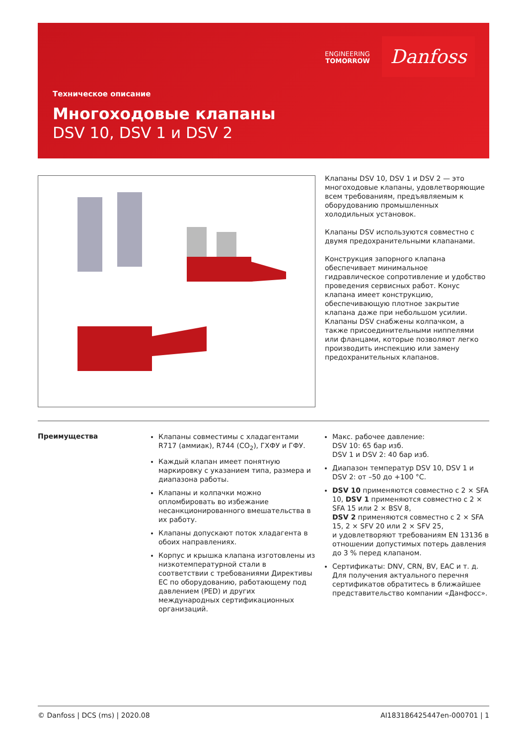ENGINEERING
TOMORROW
Danfoss
Техническое описание
Многоходовые клапаны
DSV 10, DSV 1 и DSV 2
Клапаны DSV 10, DSV 1 и DSV 2 — это многоходовые клапаны, удовлетворяющие всем требованиям, предъявляемым к оборудованию промышленных холодильных установок.
Клапаны DSV используются совместно с двумя предохранительными клапанами.
Конструкция запорного клапана обеспечивает минимальное гидравлическое сопротивление и удобство проведения сервисных работ. Конус клапана имеет конструкцию, обеспечивающую плотное закрытие клапана даже при небольшом усилии. Клапаны DSV снабжены колпачком, а также присоединительными ниппелями или фланцами, которые позволяют легко производить инспекцию или замену предохранительных клапанов.
Преимущества
Клапаны совместимы с хладагентами R717 (аммиак), R744 (CO<sub>2</sub>), ГХФУ и ГФУ.
Каждый клапан имеет понятную маркировку с указанием типа, размера и диапазона работы.
Клапаны и колпачки можно опломбировать во избежание несанкционированного вмешательства в их работу.
Клапаны допускают поток хладагента в обоих направлениях.
Корпус и крышка клапана изготовлены из низкотемпературной стали в соответствии с требованиями Директивы ЕС по оборудованию, работающему под давлением (PED) и других международных сертификационных организаций.
Макс. рабочее давление:
DSV 10: 65 бар изб.
DSV 1 и DSV 2: 40 бар изб.
Диапазон температур DSV 10, DSV 1 и DSV 2: от –50 до +100 °C.
DSV 10 применяются совместно с 2 × SFA 10, DSV 1 применяются совместно с 2 × SFA 15 или 2 × BSV 8,
DSV 2 применяются совместно с 2 × SFA 15, 2 × SFV 20 или 2 × SFV 25,
и удовлетворяют требованиям EN 13136 в отношении допустимых потерь давления до 3 % перед клапаном.
Сертификаты: DNV, CRN, BV, EAC и т. д. Для получения актуального перечня сертификатов обратитесь в ближайшее представительство компании «Данфосс».
© Danfoss | DCS (ms) | 2020.08 AI183186425447en-000701 | 1